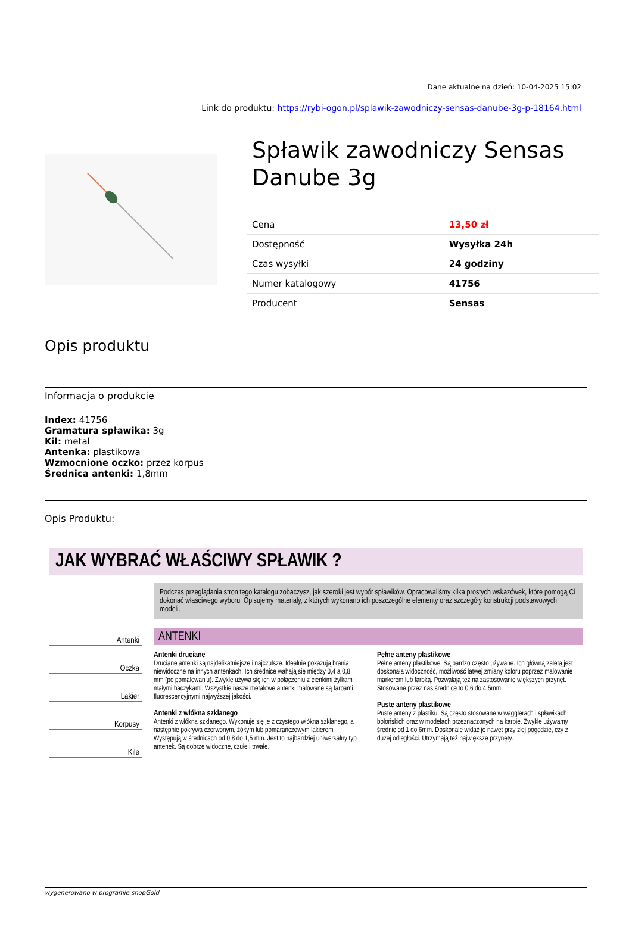Dane aktualne na dzień: 10-04-2025 15:02
Link do produktu: https://rybi-ogon.pl/splawik-zawodniczy-sensas-danube-3g-p-18164.html
Spławik zawodniczy Sensas Danube 3g
| Cena | 13,50 zł |
| Dostępność | Wysyłka 24h |
| Czas wysyłki | 24 godziny |
| Numer katalogowy | 41756 |
| Producent | Sensas |
Opis produktu
Informacja o produkcie
Index: 41756
Gramatura spławika: 3g
Kil: metal
Antenka: plastikowa
Wzmocnione oczko: przez korpus
Średnica antenki: 1,8mm
Opis Produktu:
JAK WYBRAĆ WŁAŚCIWY SPŁAWIK ?
Antenki
Oczka
Lakier
Korpusy
Kile
Podczas przeglądania stron tego katalogu zobaczysz, jak szeroki jest wybór spławików. Opracowaliśmy kilka prostych wskazówek, które pomogą Ci dokonać właściwego wyboru. Opisujemy materiały, z których wykonano ich poszczególne elementy oraz szczegóły konstrukcji podstawowych modeli.
ANTENKI
Antenki druciane
Druciane antenki są najdelikatniejsze i najczulsze. Idealnie pokazują brania niewidoczne na innych antenkach. Ich średnice wahają się między 0,4 a 0,8 mm (po pomalowaniu). Zwykle używa się ich w połączeniu z cienkimi żyłkami i małymi haczykami. Wszystkie nasze metalowe antenki malowane są farbami fluorescencyjnymi najwyższej jakości.
Antenki z włókna szklanego
Antenki z włókna szklanego. Wykonuje się je z czystego włókna szklanego, a następnie pokrywa czerwonym, żółtym lub pomarańczowym lakierem. Występują w średnicach od 0,8 do 1,5 mm. Jest to najbardziej uniwersalny typ antenek. Są dobrze widoczne, czułe i trwałe.
Pełne anteny plastikowe
Pełne anteny plastikowe. Są bardzo często używane. Ich główną zaletą jest doskonała widoczność, możliwość łatwej zmiany koloru poprzez malowanie markerem lub farbką. Pozwalają też na zastosowanie większych przynęt. Stosowane przez nas średnice to 0,6 do 4,5mm.
Puste anteny plastikowe
Puste anteny z plastiku. Są często stosowane w wagglerach i spławikach bolońskich oraz w modelach przeznaczonych na karpie. Zwykle używamy średnic od 1 do 6mm. Doskonale widać je nawet przy złej pogodzie, czy z dużej odległości. Utrzymają też największe przynęty.
wygenerowano w programie shopGold